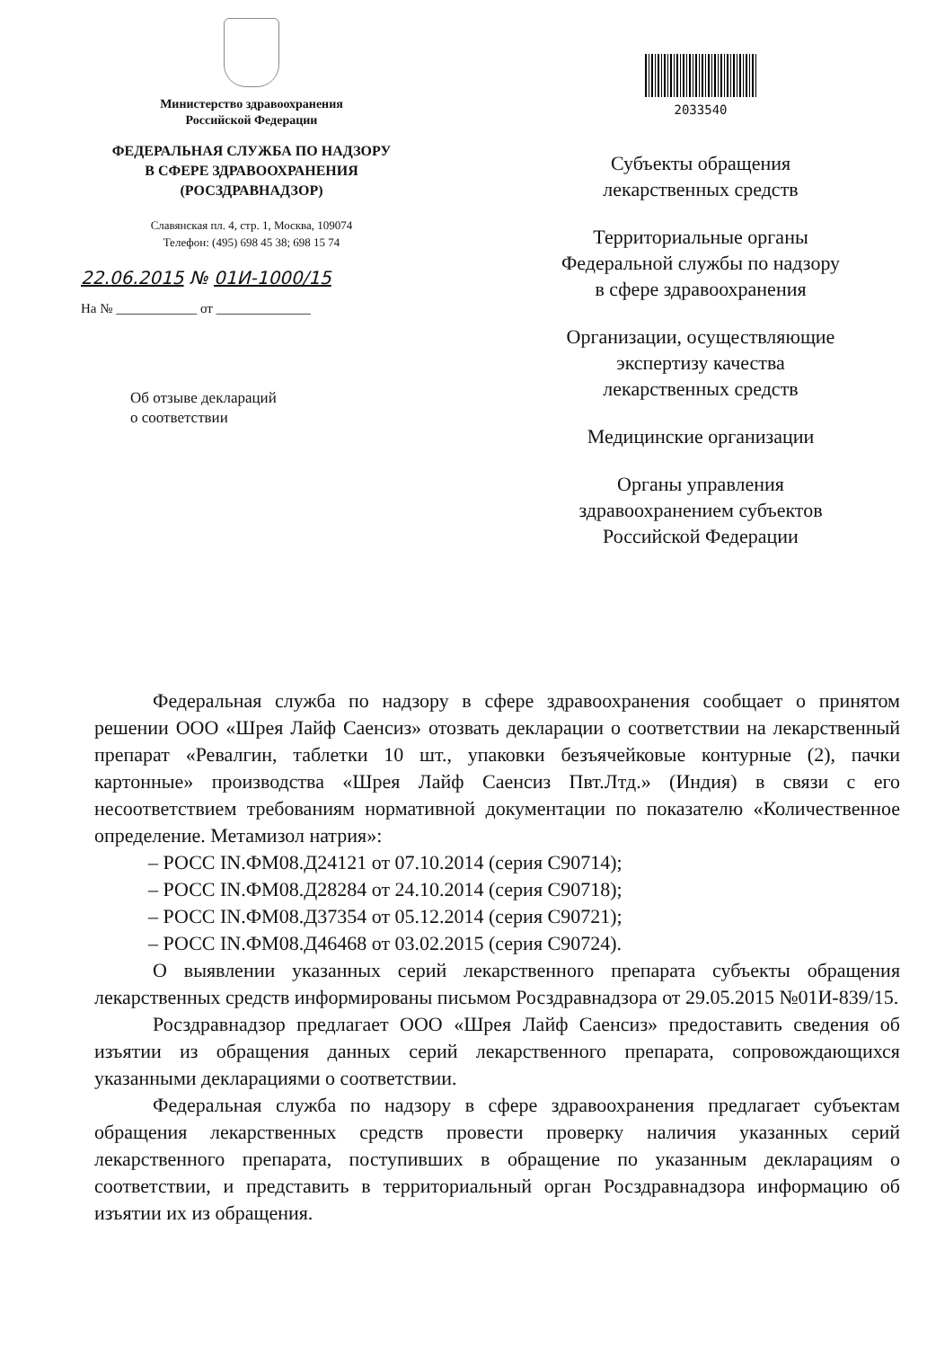Министерство здравоохранения
Российской Федерации
ФЕДЕРАЛЬНАЯ СЛУЖБА ПО НАДЗОРУ
В СФЕРЕ ЗДРАВООХРАНЕНИЯ
(РОСЗДРАВНАДЗОР)
Славянская пл. 4, стр. 1, Москва, 109074
Телефон: (495) 698 45 38; 698 15 74
22.06.2015 № 01И-1000/15
На № ____________ от ______________
Об отзыве деклараций
о соответствии
2033540
Субъекты обращения
лекарственных средств
Территориальные органы
Федеральной службы по надзору
в сфере здравоохранения
Организации, осуществляющие
экспертизу качества
лекарственных средств
Медицинские организации
Органы управления
здравоохранением субъектов
Российской Федерации
Федеральная служба по надзору в сфере здравоохранения сообщает о принятом решении ООО «Шрея Лайф Саенсиз» отозвать декларации о соответствии на лекарственный препарат «Ревалгин, таблетки 10 шт., упаковки безъячейковые контурные (2), пачки картонные» производства «Шрея Лайф Саенсиз Пвт.Лтд.» (Индия) в связи с его несоответствием требованиям нормативной документации по показателю «Количественное определение. Метамизол натрия»:
– РОСС IN.ФМ08.Д24121 от 07.10.2014 (серия С90714);
– РОСС IN.ФМ08.Д28284 от 24.10.2014 (серия С90718);
– РОСС IN.ФМ08.Д37354 от 05.12.2014 (серия С90721);
– РОСС IN.ФМ08.Д46468 от 03.02.2015 (серия С90724).
О выявлении указанных серий лекарственного препарата субъекты обращения лекарственных средств информированы письмом Росздравнадзора от 29.05.2015 №01И-839/15.
Росздравнадзор предлагает ООО «Шрея Лайф Саенсиз» предоставить сведения об изъятии из обращения данных серий лекарственного препарата, сопровождающихся указанными декларациями о соответствии.
Федеральная служба по надзору в сфере здравоохранения предлагает субъектам обращения лекарственных средств провести проверку наличия указанных серий лекарственного препарата, поступивших в обращение по указанным декларациям о соответствии, и представить в территориальный орган Росздравнадзора информацию об изъятии их из обращения.